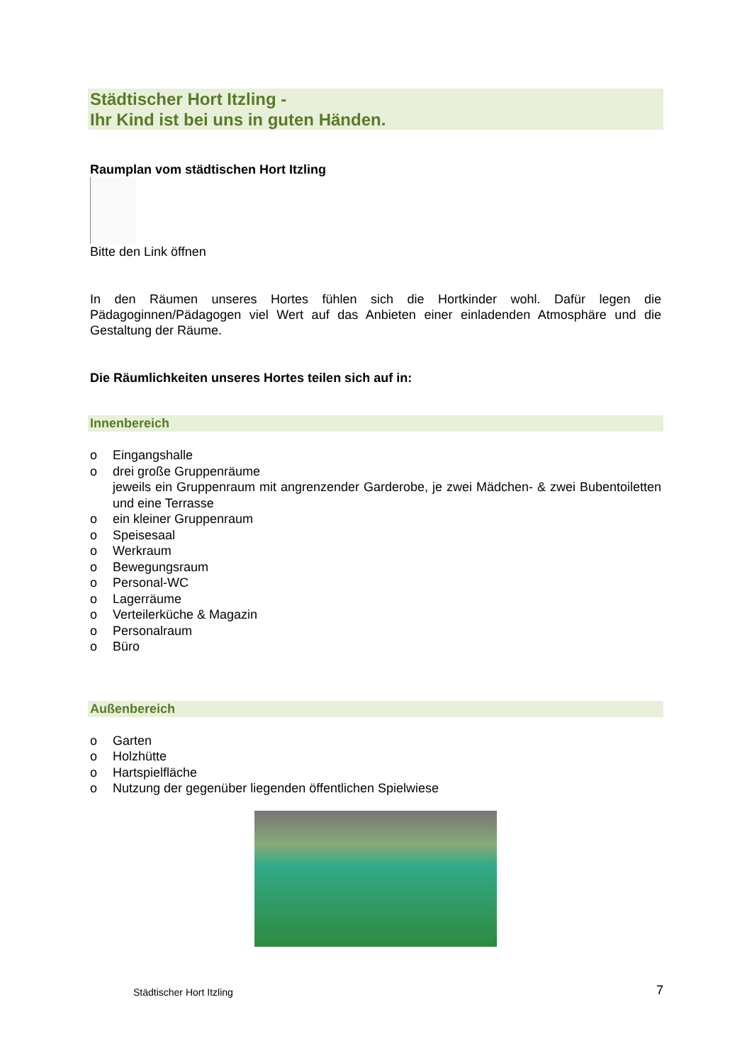Städtischer Hort Itzling -
Ihr Kind ist bei uns in guten Händen.
Raumplan vom städtischen Hort Itzling
Bitte den Link öffnen
In den Räumen unseres Hortes fühlen sich die Hortkinder wohl. Dafür legen die Pädagoginnen/Pädagogen viel Wert auf das Anbieten einer einladenden Atmosphäre und die Gestaltung der Räume.
Die Räumlichkeiten unseres Hortes teilen sich auf in:
Innenbereich
o Eingangshalle
o drei große Gruppenräume
jeweils ein Gruppenraum mit angrenzender Garderobe, je zwei Mädchen- & zwei Bubentoiletten und eine Terrasse
o ein kleiner Gruppenraum
o Speisesaal
o Werkraum
o Bewegungsraum
o Personal-WC
o Lagerräume
o Verteilerküche & Magazin
o Personalraum
o Büro
Außenbereich
o Garten
o Holzhütte
o Hartspielfläche
o Nutzung der gegenüber liegenden öffentlichen Spielwiese
Städtischer Hort Itzling 7